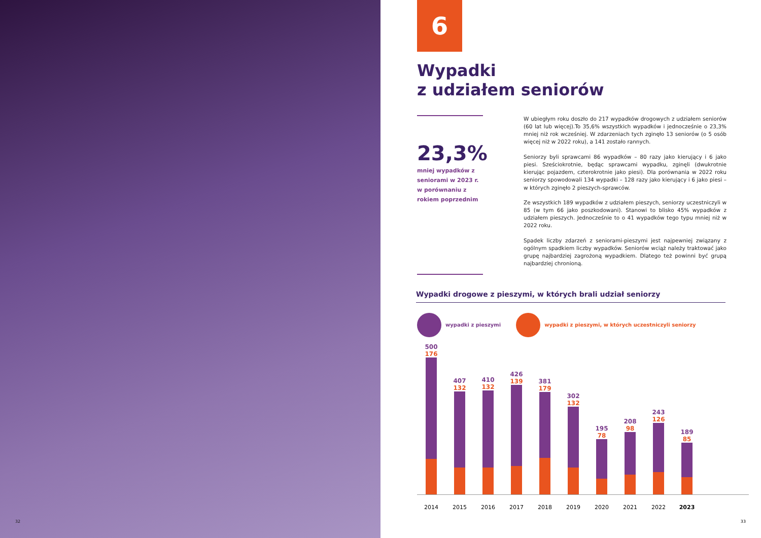32
6
Wypadki
z udziałem seniorów
23,3%
mniej wypadków z seniorami w 2023 r. w porównaniu z rokiem poprzednim
W ubiegłym roku doszło do 217 wypadków drogowych z udziałem seniorów (60 lat lub więcej).To 35,6% wszystkich wypadków i jednocześnie o 23,3% mniej niż rok wcześniej. W zdarzeniach tych zginęło 13 seniorów (o 5 osób więcej niż w 2022 roku), a 141 zostało rannych.
Seniorzy byli sprawcami 86 wypadków – 80 razy jako kierujący i 6 jako piesi. Sześciokrotnie, będąc sprawcami wypadku, zginęli (dwukrotnie kierując pojazdem, czterokrotnie jako piesi). Dla porównania w 2022 roku seniorzy spowodowali 134 wypadki – 128 razy jako kierujący i 6 jako piesi – w których zginęło 2 pieszych-sprawców.
Ze wszystkich 189 wypadków z udziałem pieszych, seniorzy uczestniczyli w 85 (w tym 66 jako poszkodowani). Stanowi to blisko 45% wypadków z udziałem pieszych. Jednocześnie to o 41 wypadków tego typu mniej niż w 2022 roku.
Spadek liczby zdarzeń z seniorami-pieszymi jest najpewniej związany z ogólnym spadkiem liczby wypadków. Seniorów wciąż należy traktować jako grupę najbardziej zagrożoną wypadkiem. Dlatego też powinni być grupą najbardziej chronioną.
Wypadki drogowe z pieszymi, w których brali udział seniorzy
wypadki z pieszymi
wypadki z pieszymi, w których uczestniczyli seniorzy
500
176
407
132
410
132
426
139
381
179
302
132
195
78
208
98
243
126
189
85
2014 2015 2016 2017 2018 2019 2020 2021 2022 2023
33